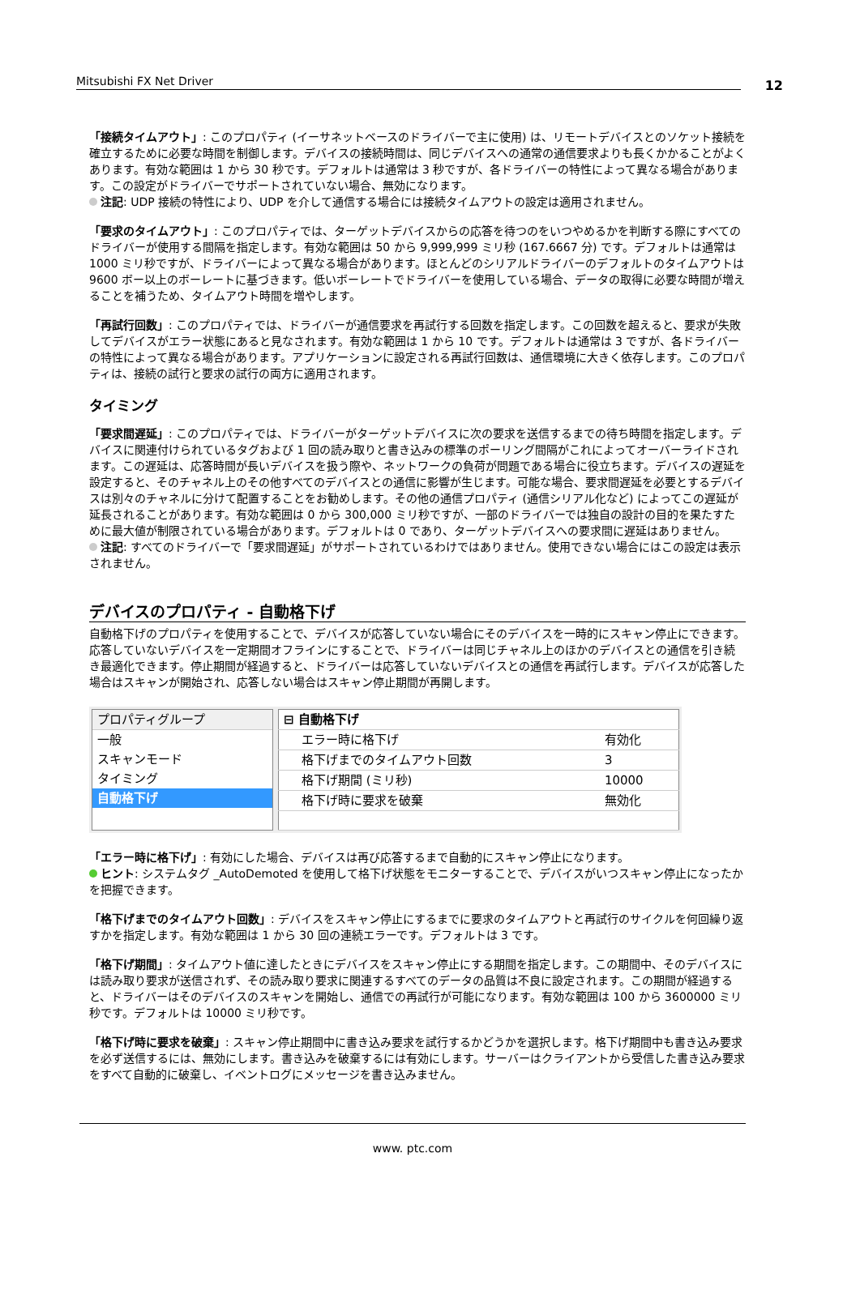Mitsubishi FX Net Driver 12
「接続タイムアウト」: このプロパティ (イーサネットベースのドライバーで主に使用) は、リモートデバイスとのソケット接続を確立するために必要な時間を制御します。デバイスの接続時間は、同じデバイスへの通常の通信要求よりも長くかかることがよくあります。有効な範囲は 1 から 30 秒です。デフォルトは通常は 3 秒ですが、各ドライバーの特性によって異なる場合があります。この設定がドライバーでサポートされていない場合、無効になります。
注記: UDP 接続の特性により、UDP を介して通信する場合には接続タイムアウトの設定は適用されません。
「要求のタイムアウト」: このプロパティでは、ターゲットデバイスからの応答を待つのをいつやめるかを判断する際にすべてのドライバーが使用する間隔を指定します。有効な範囲は 50 から 9,999,999 ミリ秒 (167.6667 分) です。デフォルトは通常は 1000 ミリ秒ですが、ドライバーによって異なる場合があります。ほとんどのシリアルドライバーのデフォルトのタイムアウトは 9600 ボー以上のボーレートに基づきます。低いボーレートでドライバーを使用している場合、データの取得に必要な時間が増えることを補うため、タイムアウト時間を増やします。
「再試行回数」: このプロパティでは、ドライバーが通信要求を再試行する回数を指定します。この回数を超えると、要求が失敗してデバイスがエラー状態にあると見なされます。有効な範囲は 1 から 10 です。デフォルトは通常は 3 ですが、各ドライバーの特性によって異なる場合があります。アプリケーションに設定される再試行回数は、通信環境に大きく依存します。このプロパティは、接続の試行と要求の試行の両方に適用されます。
タイミング
「要求間遅延」: このプロパティでは、ドライバーがターゲットデバイスに次の要求を送信するまでの待ち時間を指定します。デバイスに関連付けられているタグおよび 1 回の読み取りと書き込みの標準のポーリング間隔がこれによってオーバーライドされます。この遅延は、応答時間が長いデバイスを扱う際や、ネットワークの負荷が問題である場合に役立ちます。デバイスの遅延を設定すると、そのチャネル上のその他すべてのデバイスとの通信に影響が生じます。可能な場合、要求間遅延を必要とするデバイスは別々のチャネルに分けて配置することをお勧めします。その他の通信プロパティ (通信シリアル化など) によってこの遅延が延長されることがあります。有効な範囲は 0 から 300,000 ミリ秒ですが、一部のドライバーでは独自の設計の目的を果たすために最大値が制限されている場合があります。デフォルトは 0 であり、ターゲットデバイスへの要求間に遅延はありません。
注記: すべてのドライバーで「要求間遅延」がサポートされているわけではありません。使用できない場合にはこの設定は表示されません。
デバイスのプロパティ - 自動格下げ
自動格下げのプロパティを使用することで、デバイスが応答していない場合にそのデバイスを一時的にスキャン停止にできます。応答していないデバイスを一定期間オフラインにすることで、ドライバーは同じチャネル上のほかのデバイスとの通信を引き続き最適化できます。停止期間が経過すると、ドライバーは応答していないデバイスとの通信を再試行します。デバイスが応答した場合はスキャンが開始され、応答しない場合はスキャン停止期間が再開します。
プロパティグループ
一般
スキャンモード
タイミング
自動格下げ
| ⊟ 自動格下げ | |
| エラー時に格下げ | 有効化 |
| 格下げまでのタイムアウト回数 | 3 |
| 格下げ期間 (ミリ秒) | 10000 |
| 格下げ時に要求を破棄 | 無効化 |
「エラー時に格下げ」: 有効にした場合、デバイスは再び応答するまで自動的にスキャン停止になります。
ヒント: システムタグ _AutoDemoted を使用して格下げ状態をモニターすることで、デバイスがいつスキャン停止になったかを把握できます。
「格下げまでのタイムアウト回数」: デバイスをスキャン停止にするまでに要求のタイムアウトと再試行のサイクルを何回繰り返すかを指定します。有効な範囲は 1 から 30 回の連続エラーです。デフォルトは 3 です。
「格下げ期間」: タイムアウト値に達したときにデバイスをスキャン停止にする期間を指定します。この期間中、そのデバイスには読み取り要求が送信されず、その読み取り要求に関連するすべてのデータの品質は不良に設定されます。この期間が経過すると、ドライバーはそのデバイスのスキャンを開始し、通信での再試行が可能になります。有効な範囲は 100 から 3600000 ミリ秒です。デフォルトは 10000 ミリ秒です。
「格下げ時に要求を破棄」: スキャン停止期間中に書き込み要求を試行するかどうかを選択します。格下げ期間中も書き込み要求を必ず送信するには、無効にします。書き込みを破棄するには有効にします。サーバーはクライアントから受信した書き込み要求をすべて自動的に破棄し、イベントログにメッセージを書き込みません。
www. ptc.com